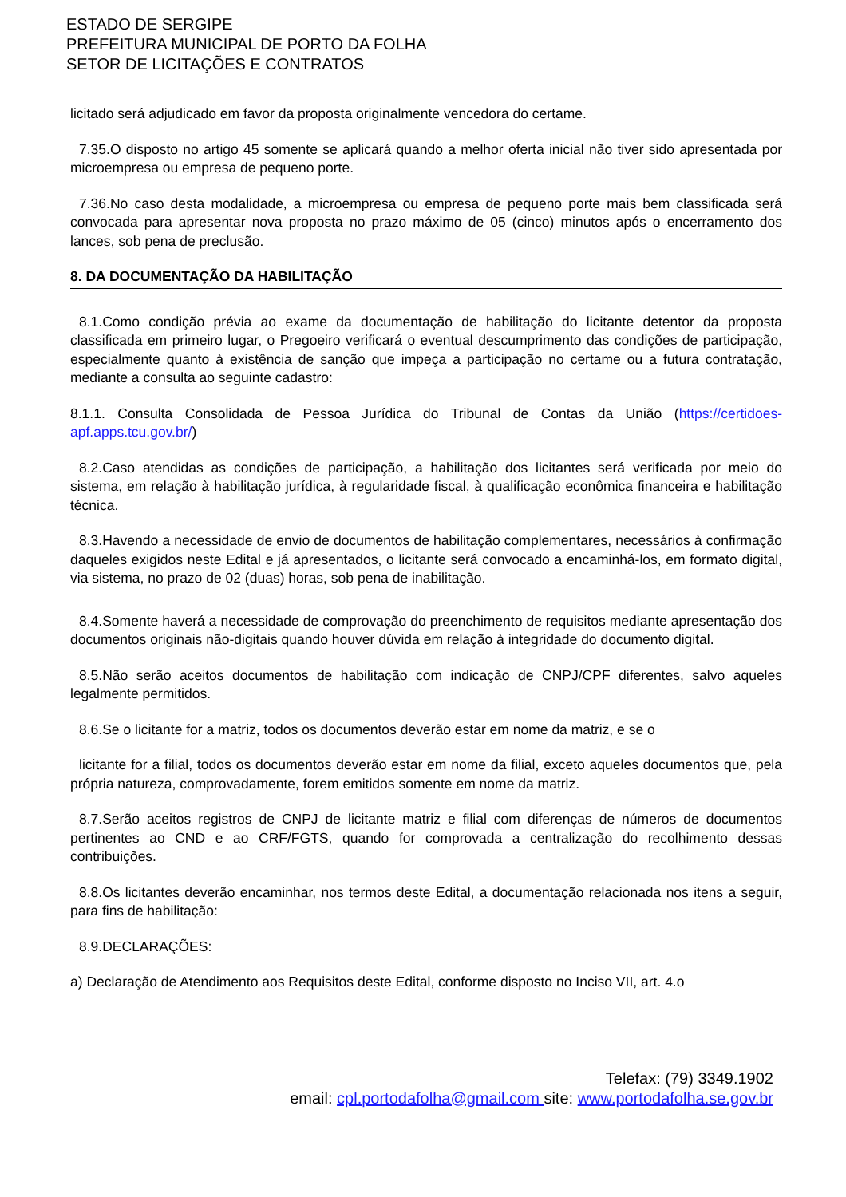ESTADO DE SERGIPE
PREFEITURA MUNICIPAL DE PORTO DA FOLHA
SETOR DE LICITAÇÕES E CONTRATOS
licitado será adjudicado em favor da proposta originalmente vencedora do certame.
7.35.O disposto no artigo 45 somente se aplicará quando a melhor oferta inicial não tiver sido apresentada por microempresa ou empresa de pequeno porte.
7.36.No caso desta modalidade, a microempresa ou empresa de pequeno porte mais bem classificada será convocada para apresentar nova proposta no prazo máximo de 05 (cinco) minutos após o encerramento dos lances, sob pena de preclusão.
8. DA DOCUMENTAÇÃO DA HABILITAÇÃO
8.1.Como condição prévia ao exame da documentação de habilitação do licitante detentor da proposta classificada em primeiro lugar, o Pregoeiro verificará o eventual descumprimento das condições de participação, especialmente quanto à existência de sanção que impeça a participação no certame ou a futura contratação, mediante a consulta ao seguinte cadastro:
8.1.1. Consulta Consolidada de Pessoa Jurídica do Tribunal de Contas da União (https://certidoes-apf.apps.tcu.gov.br/)
8.2.Caso atendidas as condições de participação, a habilitação dos licitantes será verificada por meio do sistema, em relação à habilitação jurídica, à regularidade fiscal, à qualificação econômica financeira e habilitação técnica.
8.3.Havendo a necessidade de envio de documentos de habilitação complementares, necessários à confirmação daqueles exigidos neste Edital e já apresentados, o licitante será convocado a encaminhá-los, em formato digital, via sistema, no prazo de 02 (duas) horas, sob pena de inabilitação.
8.4.Somente haverá a necessidade de comprovação do preenchimento de requisitos mediante apresentação dos documentos originais não-digitais quando houver dúvida em relação à integridade do documento digital.
8.5.Não serão aceitos documentos de habilitação com indicação de CNPJ/CPF diferentes, salvo aqueles legalmente permitidos.
8.6.Se o licitante for a matriz, todos os documentos deverão estar em nome da matriz, e se o
licitante for a filial, todos os documentos deverão estar em nome da filial, exceto aqueles documentos que, pela própria natureza, comprovadamente, forem emitidos somente em nome da matriz.
8.7.Serão aceitos registros de CNPJ de licitante matriz e filial com diferenças de números de documentos pertinentes ao CND e ao CRF/FGTS, quando for comprovada a centralização do recolhimento dessas contribuições.
8.8.Os licitantes deverão encaminhar, nos termos deste Edital, a documentação relacionada nos itens a seguir, para fins de habilitação:
8.9.DECLARAÇÕES:
a) Declaração de Atendimento aos Requisitos deste Edital, conforme disposto no Inciso VII, art. 4.o
Telefax: (79) 3349.1902
email: cpl.portodafolha@gmail.com site: www.portodafolha.se.gov.br